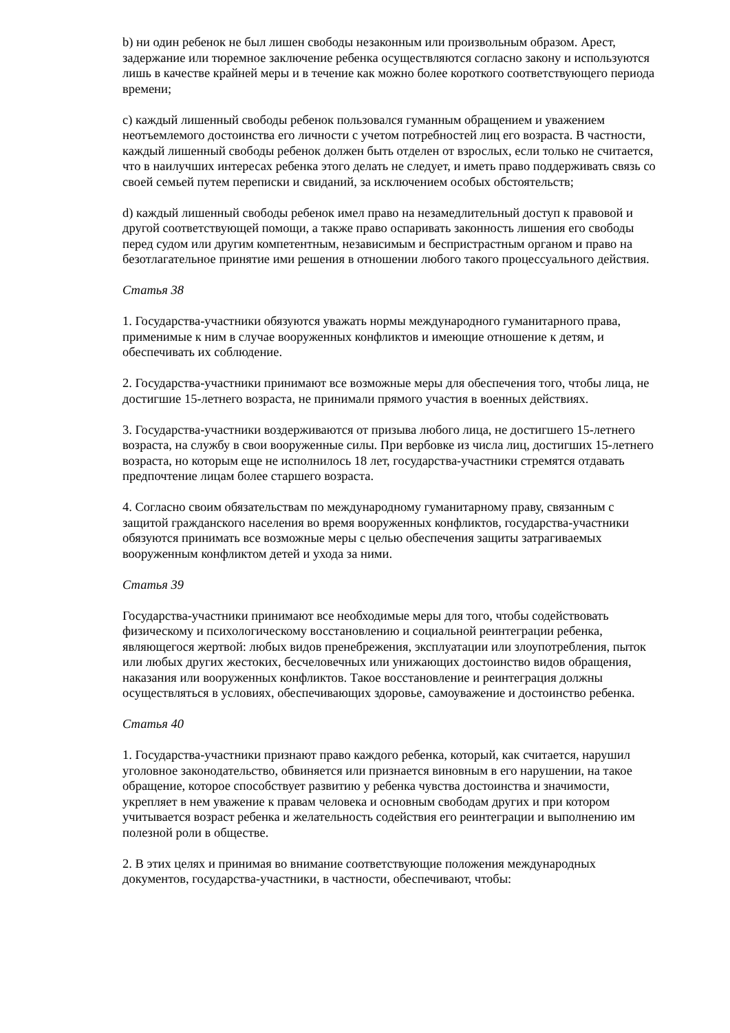b) ни один ребенок не был лишен свободы незаконным или произвольным образом. Арест, задержание или тюремное заключение ребенка осуществляются согласно закону и используются лишь в качестве крайней меры и в течение как можно более короткого соответствующего периода времени;
c) каждый лишенный свободы ребенок пользовался гуманным обращением и уважением неотъемлемого достоинства его личности с учетом потребностей лиц его возраста. В частности, каждый лишенный свободы ребенок должен быть отделен от взрослых, если только не считается, что в наилучших интересах ребенка этого делать не следует, и иметь право поддерживать связь со своей семьей путем переписки и свиданий, за исключением особых обстоятельств;
d) каждый лишенный свободы ребенок имел право на незамедлительный доступ к правовой и другой соответствующей помощи, а также право оспаривать законность лишения его свободы перед судом или другим компетентным, независимым и беспристрастным органом и право на безотлагательное принятие ими решения в отношении любого такого процессуального действия.
Статья 38
1. Государства-участники обязуются уважать нормы международного гуманитарного права, применимые к ним в случае вооруженных конфликтов и имеющие отношение к детям, и обеспечивать их соблюдение.
2. Государства-участники принимают все возможные меры для обеспечения того, чтобы лица, не достигшие 15-летнего возраста, не принимали прямого участия в военных действиях.
3. Государства-участники воздерживаются от призыва любого лица, не достигшего 15-летнего возраста, на службу в свои вооруженные силы. При вербовке из числа лиц, достигших 15-летнего возраста, но которым еще не исполнилось 18 лет, государства-участники стремятся отдавать предпочтение лицам более старшего возраста.
4. Согласно своим обязательствам по международному гуманитарному праву, связанным с защитой гражданского населения во время вооруженных конфликтов, государства-участники обязуются принимать все возможные меры с целью обеспечения защиты затрагиваемых вооруженным конфликтом детей и ухода за ними.
Статья 39
Государства-участники принимают все необходимые меры для того, чтобы содействовать физическому и психологическому восстановлению и социальной реинтеграции ребенка, являющегося жертвой: любых видов пренебрежения, эксплуатации или злоупотребления, пыток или любых других жестоких, бесчеловечных или унижающих достоинство видов обращения, наказания или вооруженных конфликтов. Такое восстановление и реинтеграция должны осуществляться в условиях, обеспечивающих здоровье, самоуважение и достоинство ребенка.
Статья 40
1. Государства-участники признают право каждого ребенка, который, как считается, нарушил уголовное законодательство, обвиняется или признается виновным в его нарушении, на такое обращение, которое способствует развитию у ребенка чувства достоинства и значимости, укрепляет в нем уважение к правам человека и основным свободам других и при котором учитывается возраст ребенка и желательность содействия его реинтеграции и выполнению им полезной роли в обществе.
2. В этих целях и принимая во внимание соответствующие положения международных документов, государства-участники, в частности, обеспечивают, чтобы: